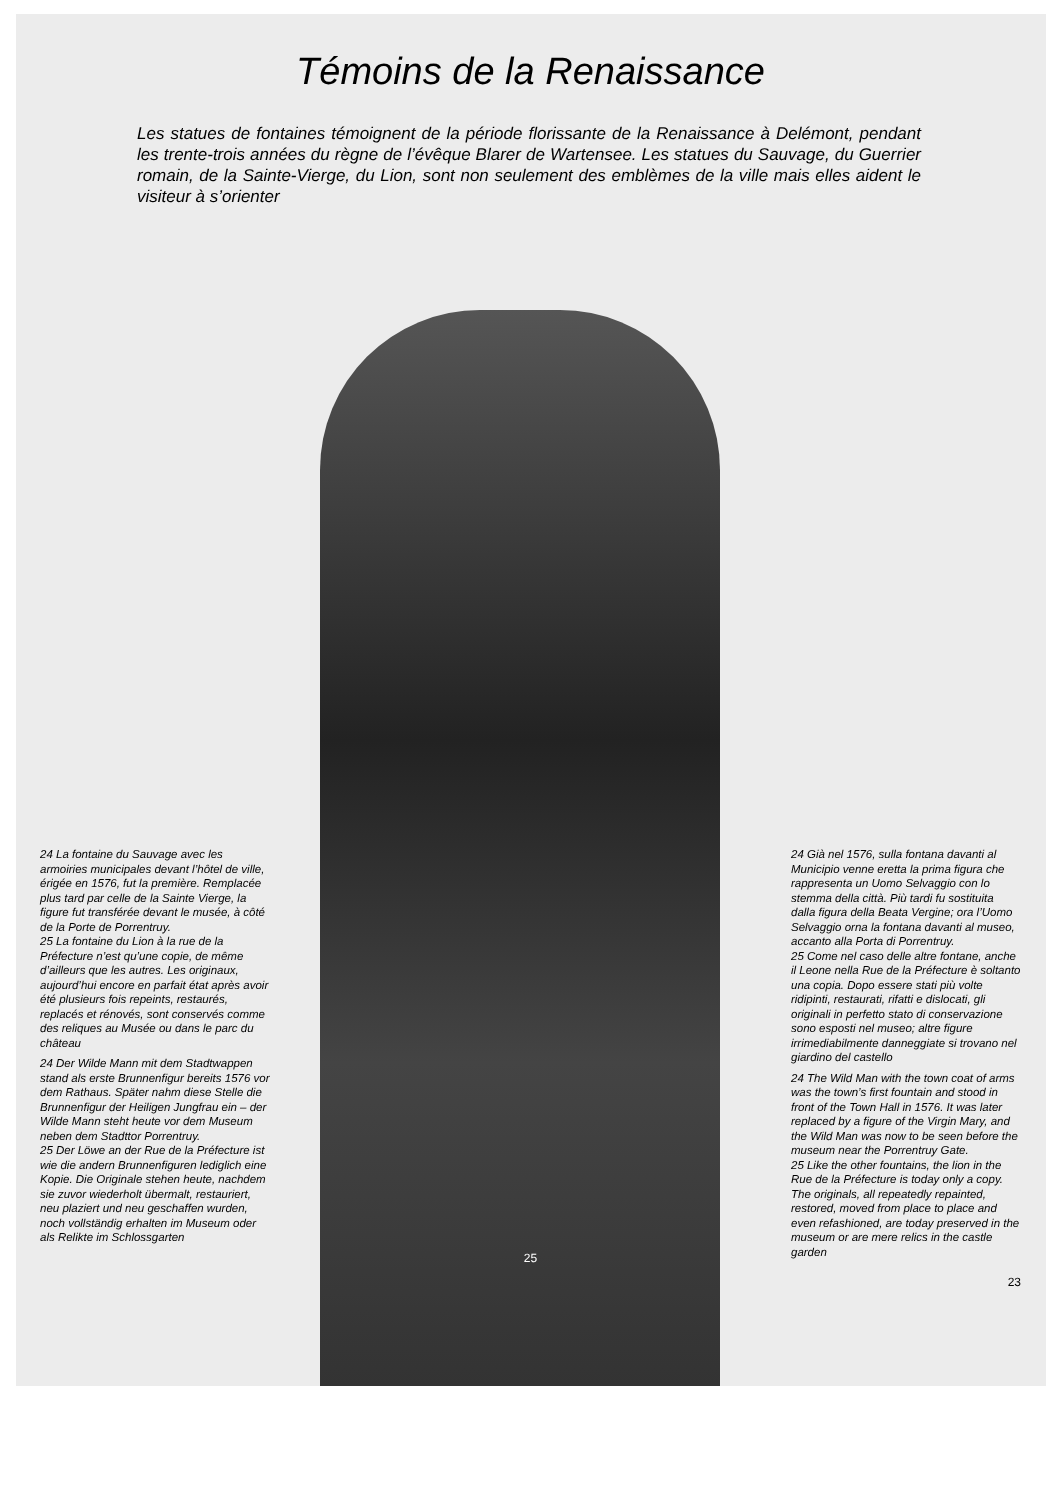Témoins de la Renaissance
Les statues de fontaines témoignent de la période florissante de la Renaissance à Delémont, pendant les trente-trois années du règne de l’évêque Blarer de Wartensee. Les statues du Sauvage, du Guerrier romain, de la Sainte-Vierge, du Lion, sont non seulement des emblèmes de la ville mais elles aident le visiteur à s’orienter
24 La fontaine du Sauvage avec les armoiries municipales devant l’hôtel de ville, érigée en 1576, fut la première. Remplacée plus tard par celle de la Sainte Vierge, la figure fut transférée devant le musée, à côté de la Porte de Porrentruy.
25 La fontaine du Lion à la rue de la Préfecture n’est qu’une copie, de même d’ailleurs que les autres. Les originaux, aujourd’hui encore en parfait état après avoir été plusieurs fois repeints, restaurés, replacés et rénovés, sont conservés comme des reliques au Musée ou dans le parc du château
24 Der Wilde Mann mit dem Stadtwappen stand als erste Brunnenfigur bereits 1576 vor dem Rathaus. Später nahm diese Stelle die Brunnenfigur der Heiligen Jungfrau ein – der Wilde Mann steht heute vor dem Museum neben dem Stadttor Porrentruy.
25 Der Löwe an der Rue de la Préfecture ist wie die andern Brunnenfiguren lediglich eine Kopie. Die Originale stehen heute, nachdem sie zuvor wiederholt übermalt, restauriert, neu plaziert und neu geschaffen wurden, noch vollständig erhalten im Museum oder als Relikte im Schlossgarten
25
24 Già nel 1576, sulla fontana davanti al Municipio venne eretta la prima figura che rappresenta un Uomo Selvaggio con lo stemma della città. Più tardi fu sostituita dalla figura della Beata Vergine; ora l’Uomo Selvaggio orna la fontana davanti al museo, accanto alla Porta di Porrentruy.
25 Come nel caso delle altre fontane, anche il Leone nella Rue de la Préfecture è soltanto una copia. Dopo essere stati più volte ridipinti, restaurati, rifatti e dislocati, gli originali in perfetto stato di conservazione sono esposti nel museo; altre figure irrimediabilmente danneggiate si trovano nel giardino del castello
24 The Wild Man with the town coat of arms was the town’s first fountain and stood in front of the Town Hall in 1576. It was later replaced by a figure of the Virgin Mary, and the Wild Man was now to be seen before the museum near the Porrentruy Gate.
25 Like the other fountains, the lion in the Rue de la Préfecture is today only a copy. The originals, all repeatedly repainted, restored, moved from place to place and even refashioned, are today preserved in the museum or are mere relics in the castle garden
23